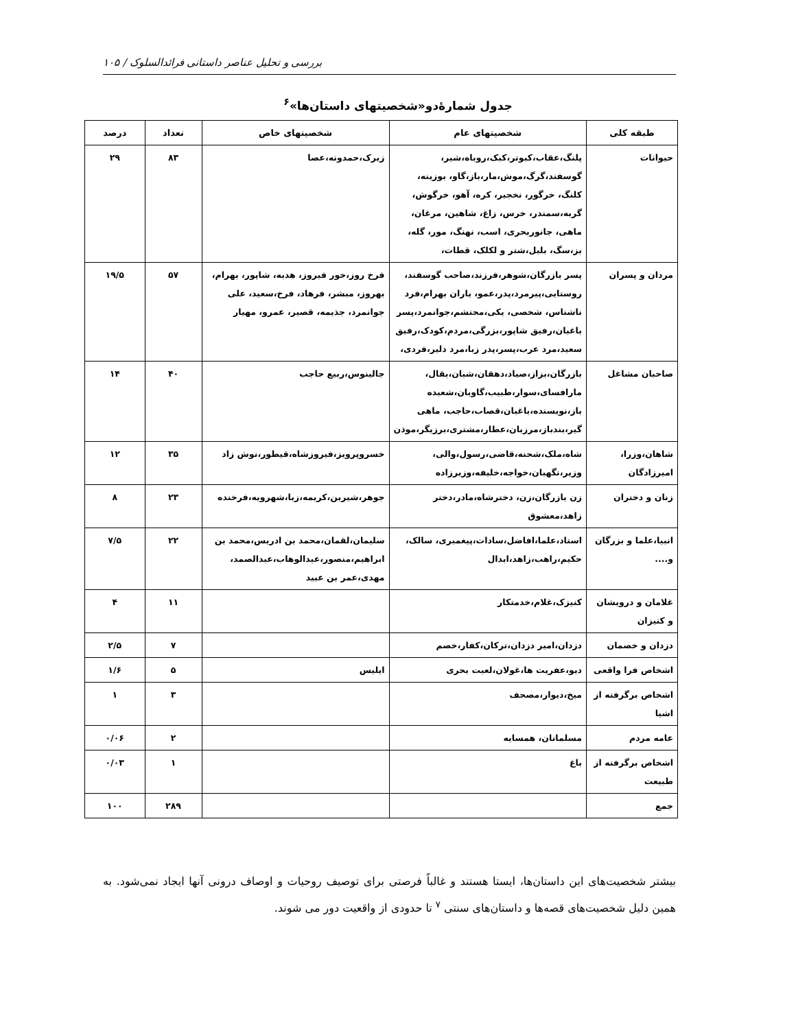بررسی و تحلیل عناصر داستانی فرائدالسلوک / ۱۰۵
جدول شمارۀدو«شخصیتهای داستان‌ها»<sup>۶</sup>
| طبقه کلی | شخصیتهای عام | شخصیتهای خاص | تعداد | درصد |
| --- | --- | --- | --- | --- |
| حیوانات | پلنگ،عقاب،کبوتر،کبک،روباه،شیر، گوسفند،گرگ،موش،مار،باز،گاو، بوزینه، کلنگ، خرگور، نخجیر، کره، آهو، خرگوش، گربه،سمندر، خرس، زاغ، شاهین، مرغان، ماهی، جانوربحری، اسب، نهنگ، مور، گله، بز،سگ، بلبل،شتر و لکلک، قطات، | زیرک،حمدونه،عصا | ۸۳ | ۲۹ |
| مردان و پسران | پسر بازرگان،شوهر،فرزند،صاحب گوسفند، روستایی،پیرمرد،پدر،عمو، یاران بهرام،فرد ناشناس، شخصی، یکی،محتشم،جوانمرد،پسر باغبان،رفیق شاپور،بزرگی،مردم،کودک،رفیق سعید،مرد عرب،پسر،پدر زبا،مرد دلیر،فردی، | فرخ روز،خور فیروز، هدبه، شاپور، بهرام، بهروز، مبشر، فرهاد، فرخ،سعید، علی جوانمرد، جذیمه، قصیر، عمرو، مهیار | ۵۷ | ۱۹/۵ |
| صاحبان مشاغل | بازرگان،بزاز،صیاد،دهقان،شبان،بقال، مارافسای،سوار،طبیب،گاوبان،شعبده باز،نویسنده،باغبان،قصاب،حاجب، ماهی گیر،بندباز،مرزبان،عطار،مشتری،برزیگر،موذن | جالینوس،ربیع حاجب | ۴۰ | ۱۴ |
| شاهان،وزرا، امیرزادگان | شاه،ملک،شحنه،قاضی،رسول،والی، وزیر،نگهبان،خواجه،خلیفه،وزیرزاده | خسروپرویز،فیروزشاه،قیطور،نوش زاد | ۳۵ | ۱۲ |
| زنان و دختران | زن بازرگان،زن، دخترشاه،مادر،دختر زاهد،معشوق | جوهر،شیرین،کریمه،زبا،شهرویه،فرخنده | ۲۳ | ۸ |
| انبیا،علما و بزرگان و.... | استاد،علما،افاضل،سادات،پیغمبری، سالک، حکیم،راهب،زاهد،ابدال | سلیمان،لقمان،محمد بن ادریس،محمد بن ابراهیم،منصور،عبدالوهاب،عبدالصمد، مهدی،عمر بن عبید | ۲۲ | ۷/۵ |
| غلامان و درویشان و کنیزان | کنیزک،غلام،خدمتکار | | ۱۱ | ۴ |
| دزدان و خصمان | دزدان،امیر دزدان،ترکان،کفار،خصم | | ۷ | ۲/۵ |
| اشخاص فرا واقعی | دیو،عفریت ها،غولان،لعبت بحری | ابلیس | ۵ | ۱/۶ |
| اشخاص برگرفته از اشیا | میخ،دیوار،مصحف | | ۳ | ۱ |
| عامه مردم | مسلمانان، همسایه | | ۲ | ۰/۰۶ |
| اشخاص برگرفته از طبیعت | باغ | | ۱ | ۰/۰۳ |
| جمع | | | ۲۸۹ | ۱۰۰ |
بیشتر شخصیت‌های این داستان‌ها، ایستا هستند و غالباً فرصتی برای توصیف روحیات و اوصاف درونی آنها ایجاد نمی‌شود. به همین دلیل شخصیت‌های قصه‌ها و داستان‌های سنتی <sup>۷</sup> تا حدودی از واقعیت دور می شوند.